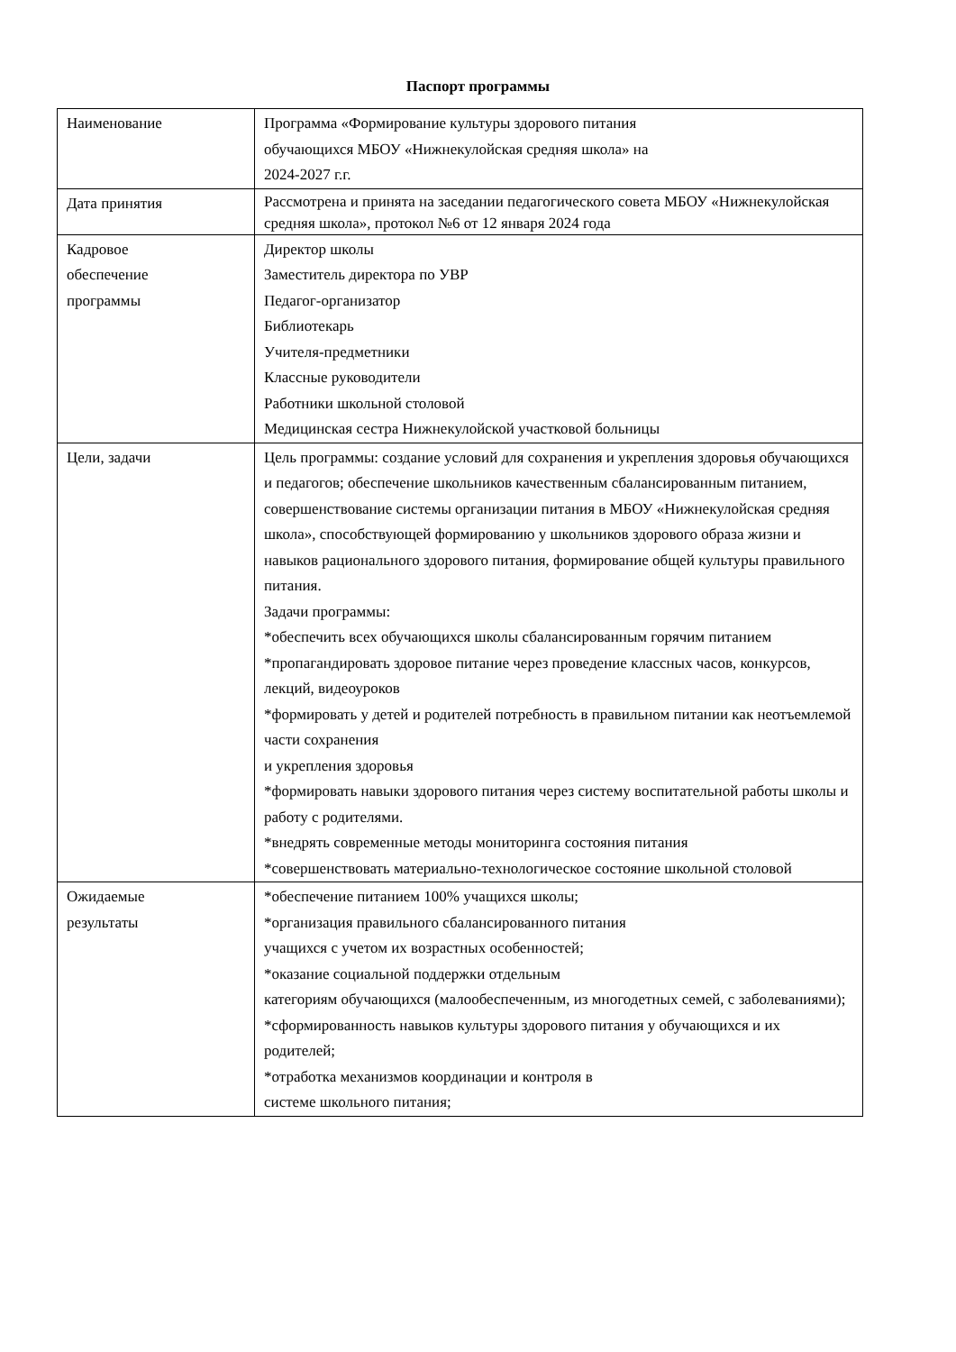Паспорт программы
| Наименование | Программа «Формирование культуры здорового питания обучающихся МБОУ «Нижнекулойская средняя школа» на 2024-2027 г.г. |
| Дата принятия | Рассмотрена и принята на заседании педагогического совета МБОУ «Нижнекулойская средняя школа», протокол №6 от 12 января 2024 года |
| Кадровое обеспечение программы | Директор школы Заместитель директора по УВР Педагог-организатор Библиотекарь Учителя-предметники Классные руководители Работники школьной столовой Медицинская сестра Нижнекулойской участковой больницы |
| Цели, задачи | Цель программы: создание условий для сохранения и укрепления здоровья обучающихся и педагогов; обеспечение школьников качественным сбалансированным питанием, совершенствование системы организации питания в МБОУ «Нижнекулойская средняя школа», способствующей формированию у школьников здорового образа жизни и навыков рационального здорового питания, формирование общей культуры правильного питания. Задачи программы: *обеспечить всех обучающихся школы сбалансированным горячим питанием *пропагандировать здоровое питание через проведение классных часов, конкурсов, лекций, видеоуроков *формировать у детей и родителей потребность в правильном питании как неотъемлемой части сохранения и укрепления здоровья *формировать навыки здорового питания через систему воспитательной работы школы и работу с родителями. *внедрять современные методы мониторинга состояния питания *совершенствовать материально-технологическое состояние школьной столовой |
| Ожидаемые результаты | *обеспечение питанием 100% учащихся школы; *организация правильного сбалансированного питания учащихся с учетом их возрастных особенностей; *оказание социальной поддержки отдельным категориям обучающихся (малообеспеченным, из многодетных семей, с заболеваниями); *сформированность навыков культуры здорового питания у обучающихся и их родителей; *отработка механизмов координации и контроля в системе школьного питания; |